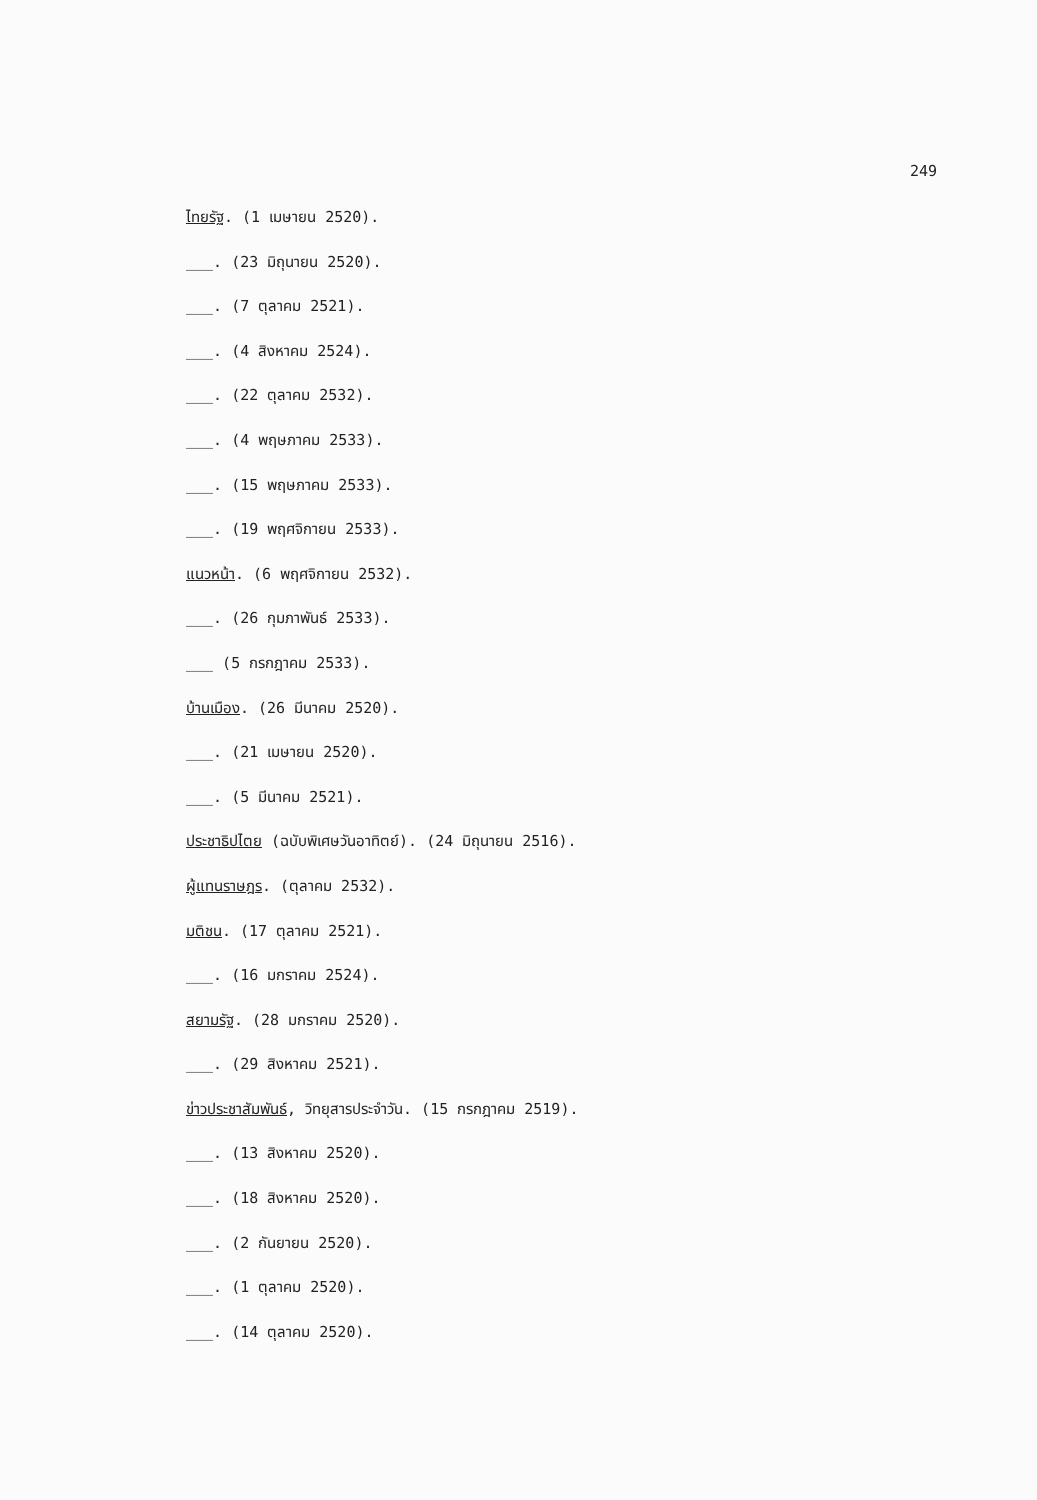249
ไทยรัฐ. (1 เมษายน 2520).
___. (23 มิถุนายน 2520).
___. (7 ตุลาคม 2521).
___. (4 สิงหาคม 2524).
___. (22 ตุลาคม 2532).
___. (4 พฤษภาคม 2533).
___. (15 พฤษภาคม 2533).
___. (19 พฤศจิกายน 2533).
แนวหน้า. (6 พฤศจิกายน 2532).
___. (26 กุมภาพันธ์ 2533).
___ (5 กรกฎาคม 2533).
บ้านเมือง. (26 มีนาคม 2520).
___. (21 เมษายน 2520).
___. (5 มีนาคม 2521).
ประชาธิปไตย (ฉบับพิเศษวันอาทิตย์). (24 มิถุนายน 2516).
ผู้แทนราษฎร. (ตุลาคม 2532).
มติชน. (17 ตุลาคม 2521).
___. (16 มกราคม 2524).
สยามรัฐ. (28 มกราคม 2520).
___. (29 สิงหาคม 2521).
ข่าวประชาสัมพันธ์, วิทยุสารประจำวัน. (15 กรกฎาคม 2519).
___. (13 สิงหาคม 2520).
___. (18 สิงหาคม 2520).
___. (2 กันยายน 2520).
___. (1 ตุลาคม 2520).
___. (14 ตุลาคม 2520).